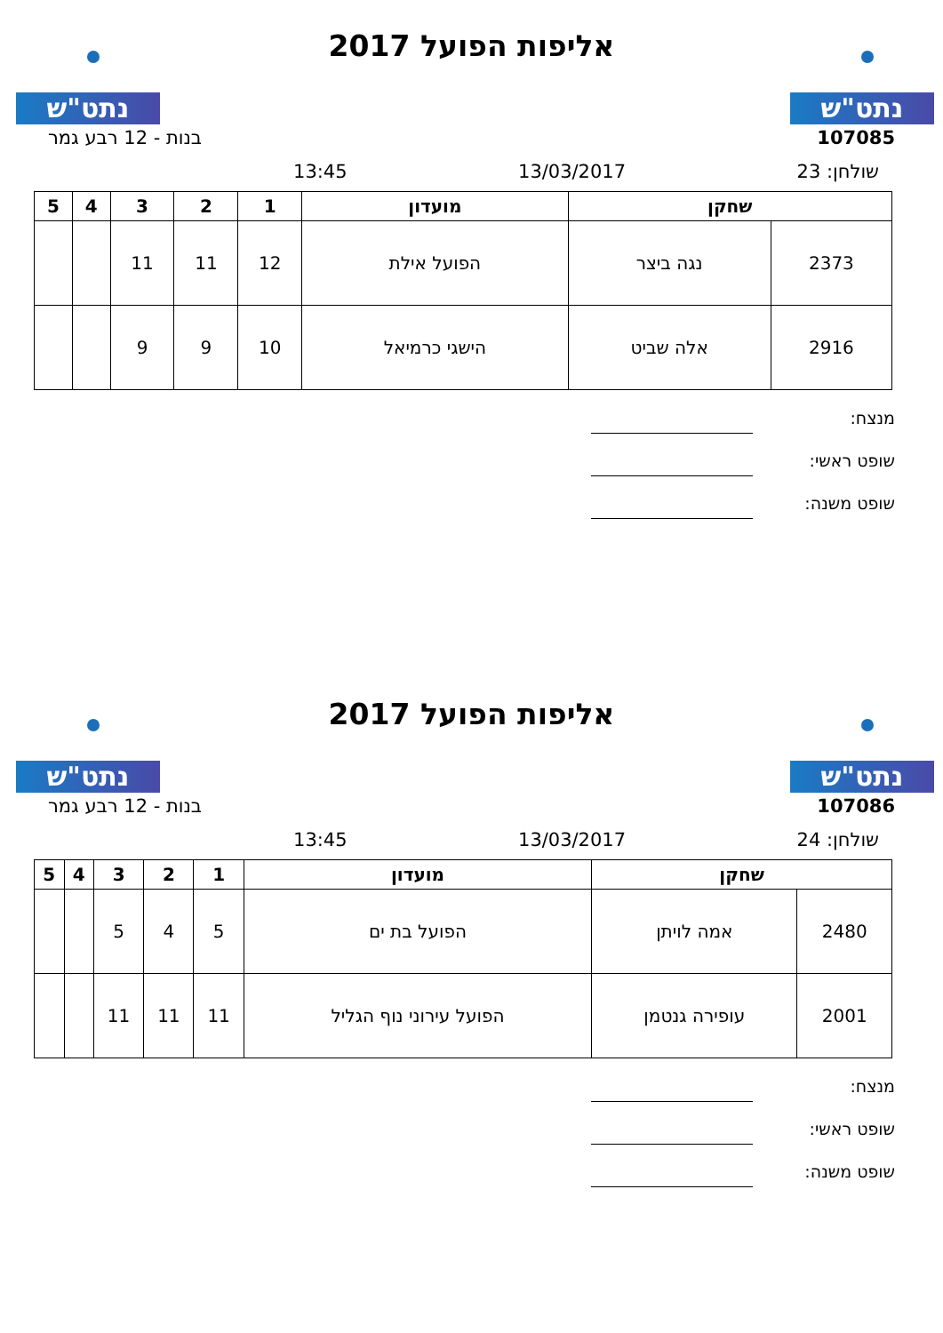נתט"ש נתט"ש
אליפות הפועל 2017
107085 בנות - 12 רבע גמר
שולחן: 23 13/03/2017 13:45
| שחקן | | מועדון | 1 | 2 | 3 | 4 | 5 |
| --- | --- | --- | --- | --- | --- | --- | --- |
| 2373 | נגה ביצר | הפועל אילת | 12 | 11 | 11 | | |
| 2916 | אלה שביט | הישגי כרמיאל | 10 | 9 | 9 | | |
מנצח:
שופט ראשי:
שופט משנה:
נתט"ש נתט"ש
אליפות הפועל 2017
107086 בנות - 12 רבע גמר
שולחן: 24 13/03/2017 13:45
| שחקן | | מועדון | 1 | 2 | 3 | 4 | 5 |
| --- | --- | --- | --- | --- | --- | --- | --- |
| 2480 | אמה לויתן | הפועל בת ים | 5 | 4 | 5 | | |
| 2001 | עופירה גנטמן | הפועל עירוני נוף הגליל | 11 | 11 | 11 | | |
מנצח:
שופט ראשי:
שופט משנה: